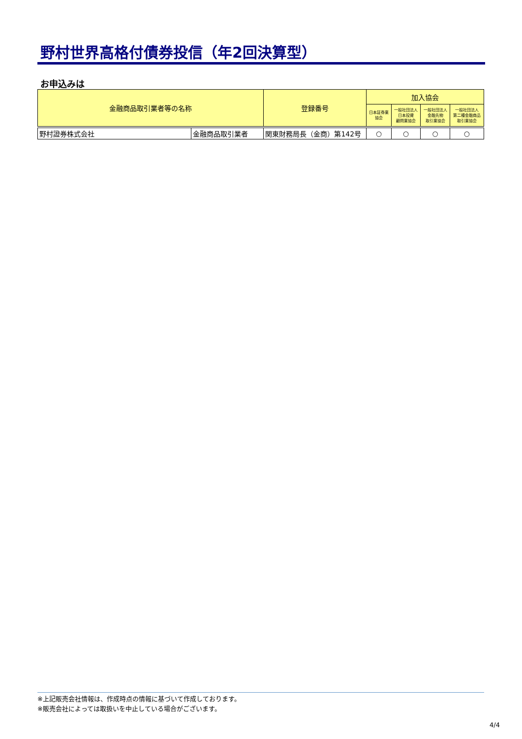野村世界高格付債券投信（年2回決算型）
お申込みは
| 金融商品取引業者等の名称 | | 登録番号 | 加入協会 | | | |
| --- | --- | --- | --- | --- | --- | --- |
| | | | 日本証券業 協会 | 一般社団法人 日本投資 顧問業協会 | 一般社団法人 金融先物 取引業協会 | 一般社団法人 第二種金融商品 取引業協会 |
| 野村證券株式会社 | 金融商品取引業者 | 関東財務局長（金商）第142号 | ○ | ○ | ○ | ○ |
※上記販売会社情報は、作成時点の情報に基づいて作成しております。
※販売会社によっては取扱いを中止している場合がございます。
4/4